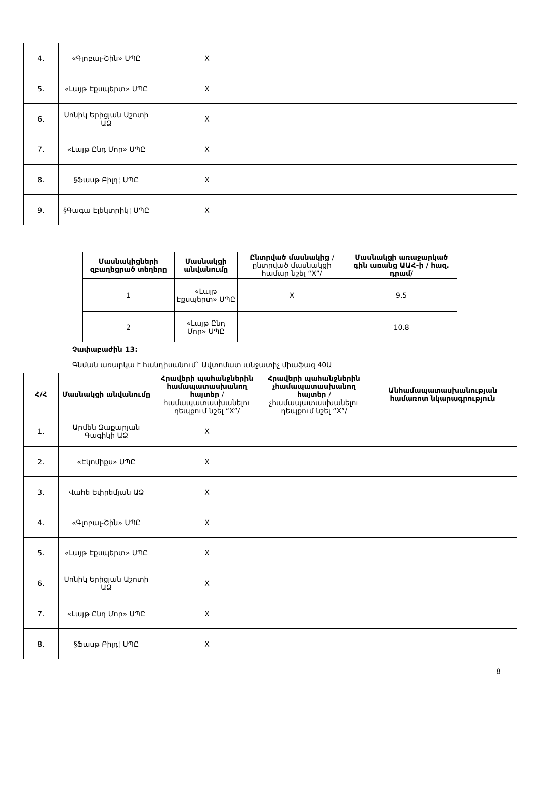| 4. | «Գլոբալ-Շին» ՍՊԸ | X | | |
| 5. | «Լայթ Էքսպերտ» ՍՊԸ | X | | |
| 6. | Սոնիկ Երիցյան Աշոտի ԱՁ | X | | |
| 7. | «Լայթ Ընդ Մոր» ՍՊԸ | X | | |
| 8. | §Ֆասթ Բիլդ¦ ՍՊԸ | X | | |
| 9. | §Գագա Էլեկտրիկ¦ ՍՊԸ | X | | |
| Մասնակիցների զբաղեցրած տեղերը | Մասնակցի անվանումը | Ընտրված մասնակից /ընտրված մասնակցի համար նշել “X”/ | Մասնակցի առաջարկած գին առանց ԱԱՀ-ի / հազ. դրամ/ |
| --- | --- | --- | --- |
| 1 | «Լայթ Էքսպերտ» ՍՊԸ | X | 9.5 |
| 2 | «Լայթ Ընդ Մոր» ՍՊԸ | | 10.8 |
Չափաբաժին 13:
Գնման առարկա է հանդիսանում` Ավտոմատ անջատիչ միաֆազ 40Ա
| Հ/Հ | Մասնակցի անվանումը | Հրավերի պահանջներին համապատասխանող հայտեր /համապատասխանելու դեպքում նշել “X”/ | Հրավերի պահանջներին չհամապատասխանող հայտեր /չհամապատասխանելու դեպքում նշել “X”/ | Անհամապատասխանության համառոտ նկարագրություն |
| --- | --- | --- | --- | --- |
| 1. | Արմեն Զաքարյան Գագիկի ԱՁ | X | | |
| 2. | «Էկոմիքս» ՍՊԸ | X | | |
| 3. | Վահե Եփրեմյան ԱՁ | X | | |
| 4. | «Գլոբալ-Շին» ՍՊԸ | X | | |
| 5. | «Լայթ Էքսպերտ» ՍՊԸ | X | | |
| 6. | Սոնիկ Երիցյան Աշոտի ԱՁ | X | | |
| 7. | «Լայթ Ընդ Մոր» ՍՊԸ | X | | |
| 8. | §Ֆասթ Բիլդ¦ ՍՊԸ | X | | |
8